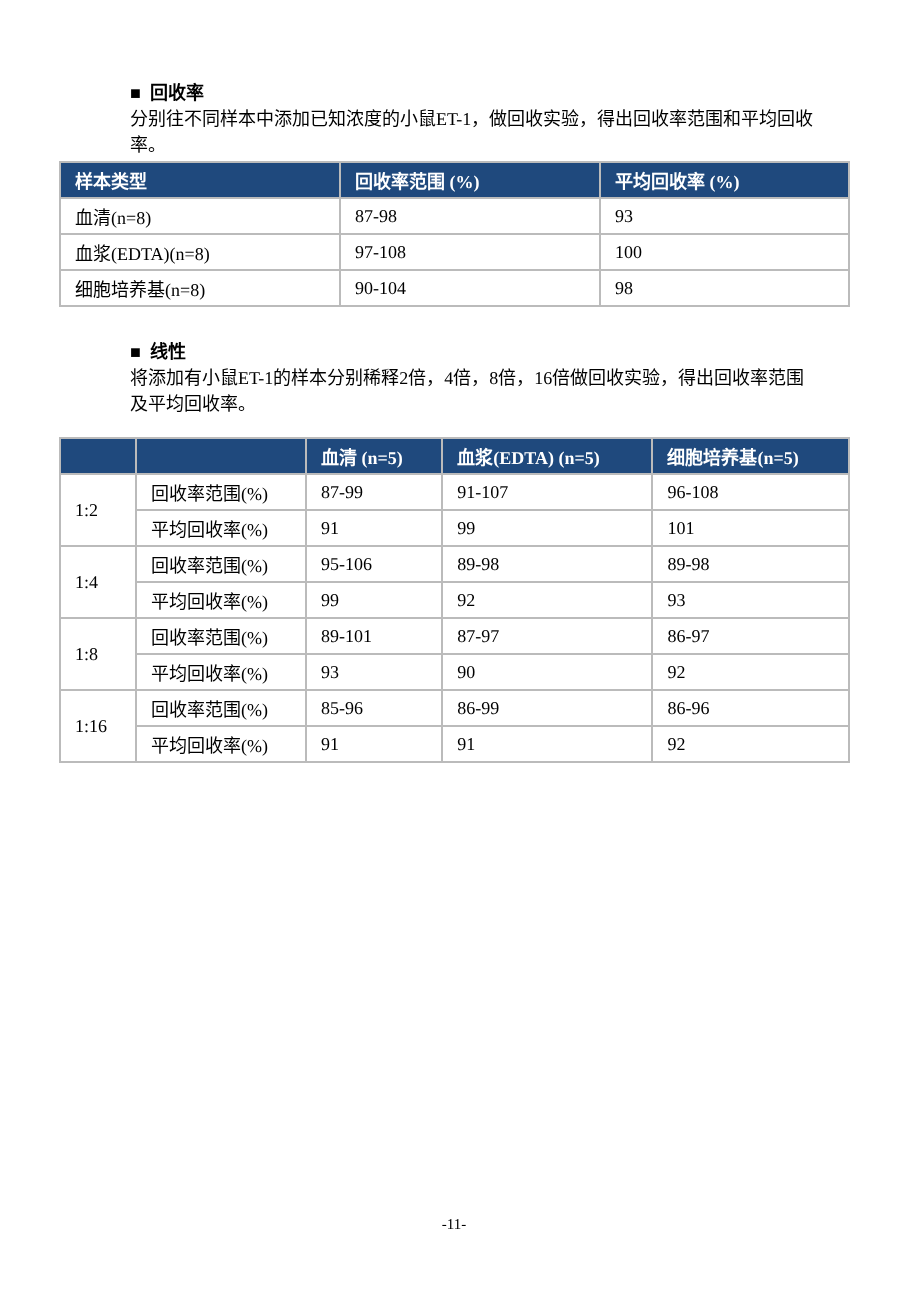■ 回收率
分别往不同样本中添加已知浓度的小鼠ET-1，做回收实验，得出回收率范围和平均回收率。
| 样本类型 | 回收率范围 (%) | 平均回收率 (%) |
| --- | --- | --- |
| 血清(n=8) | 87-98 | 93 |
| 血浆(EDTA)(n=8) | 97-108 | 100 |
| 细胞培养基(n=8) | 90-104 | 98 |
■ 线性
将添加有小鼠ET-1的样本分别稀释2倍，4倍，8倍，16倍做回收实验，得出回收率范围及平均回收率。
| | | 血清 (n=5) | 血浆(EDTA) (n=5) | 细胞培养基(n=5) |
| --- | --- | --- | --- | --- |
| 1:2 | 回收率范围(%) | 87-99 | 91-107 | 96-108 |
| | 平均回收率(%) | 91 | 99 | 101 |
| 1:4 | 回收率范围(%) | 95-106 | 89-98 | 89-98 |
| | 平均回收率(%) | 99 | 92 | 93 |
| 1:8 | 回收率范围(%) | 89-101 | 87-97 | 86-97 |
| | 平均回收率(%) | 93 | 90 | 92 |
| 1:16 | 回收率范围(%) | 85-96 | 86-99 | 86-96 |
| | 平均回收率(%) | 91 | 91 | 92 |
-11-